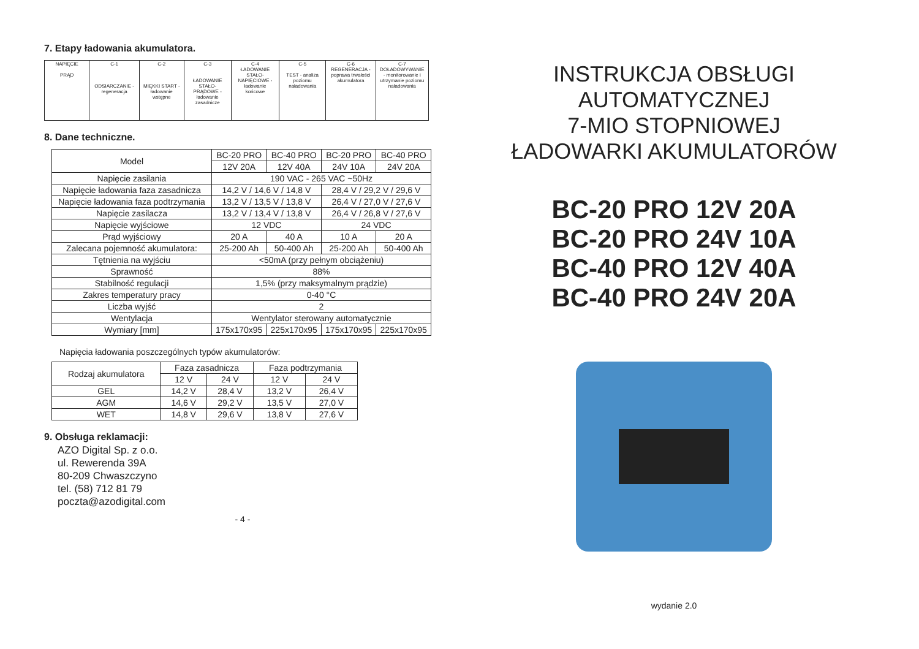7. Etapy ładowania akumulatora.
| NAPIĘCIE PRĄD | C-1 ODSIARCZANIE - regeneracja | C-2 MIĘKKI START - ładowanie wstępne | C-3 ŁADOWANIE STAŁO-PRĄDOWE - ładowanie zasadnicze | C-4 ŁADOWANIE STAŁO-NAPIĘCIOWE - ładowanie końcowe | C-5 TEST - analiza poziomu naładowania | C-6 REGENERACJA - poprawa trwałości akumulatora | C-7 DOŁADOWYWANIE - monitorowanie i utrzymanie poziomu naładowania |
8. Dane techniczne.
| Model | BC-20 PRO | BC-40 PRO | BC-20 PRO | BC-40 PRO |
| | 12V 20A | 12V 40A | 24V 10A | 24V 20A |
| Napięcie zasilania | 190 VAC - 265 VAC ~50Hz | | | |
| Napięcie ładowania faza zasadnicza | 14,2 V / 14,6 V / 14,8 V | | 28,4 V / 29,2 V / 29,6 V | |
| Napięcie ładowania faza podtrzymania | 13,2 V / 13,5 V / 13,8 V | | 26,4 V / 27,0 V / 27,6 V | |
| Napięcie zasilacza | 13,2 V / 13,4 V / 13,8 V | | 26,4 V / 26,8 V / 27,6 V | |
| Napięcie wyjściowe | 12 VDC | | 24 VDC | |
| Prąd wyjściowy | 20 A | 40 A | 10 A | 20 A |
| Zalecana pojemność akumulatora: | 25-200 Ah | 50-400 Ah | 25-200 Ah | 50-400 Ah |
| Tętnienia na wyjściu | <50mA (przy pełnym obciążeniu) | | | |
| Sprawność | 88% | | | |
| Stabilność regulacji | 1,5% (przy maksymalnym prądzie) | | | |
| Zakres temperatury pracy | 0-40 °C | | | |
| Liczba wyjść | 2 | | | |
| Wentylacja | Wentylator sterowany automatycznie | | | |
| Wymiary [mm] | 175x170x95 | 225x170x95 | 175x170x95 | 225x170x95 |
Napięcia ładowania poszczególnych typów akumulatorów:
| Rodzaj akumulatora | Faza zasadnicza | | Faza podtrzymania | |
| | 12 V | 24 V | 12 V | 24 V |
| GEL | 14,2 V | 28,4 V | 13,2 V | 26,4 V |
| AGM | 14,6 V | 29,2 V | 13,5 V | 27,0 V |
| WET | 14,8 V | 29,6 V | 13,8 V | 27,6 V |
9. Obsługa reklamacji:
AZO Digital Sp. z o.o.
ul. Rewerenda 39A
80-209 Chwaszczyno
tel. (58) 712 81 79
poczta@azodigital.com
- 4 -
INSTRUKCJA OBSŁUGI
AUTOMATYCZNEJ
7-MIO STOPNIOWEJ
ŁADOWARKI AKUMULATORÓW
BC-20 PRO 12V 20A
BC-20 PRO 24V 10A
BC-40 PRO 12V 40A
BC-40 PRO 24V 20A
wydanie 2.0